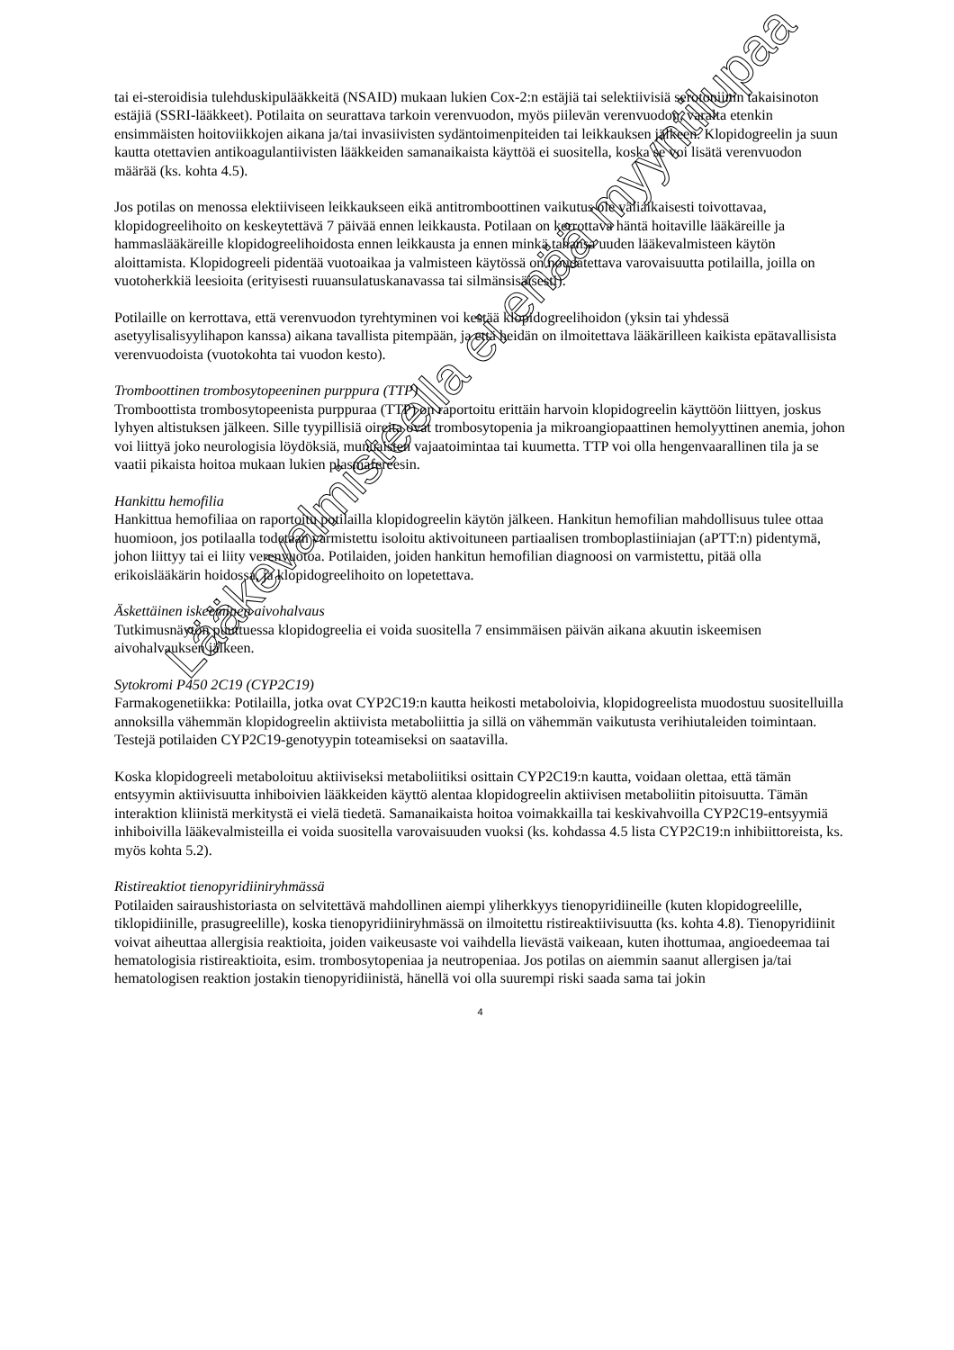tai ei-steroidisia tulehduskipulääkkeitä (NSAID) mukaan lukien Cox-2:n estäjiä tai selektiivisiä serotoniinin takaisinoton estäjiä (SSRI-lääkkeet). Potilaita on seurattava tarkoin verenvuodon, myös piilevän verenvuodon, varalta etenkin ensimmäisten hoitoviikkojen aikana ja/tai invasiivisten sydäntoimenpiteiden tai leikkauksen jälkeen. Klopidogreelin ja suun kautta otettavien antikoagulantiivisten lääkkeiden samanaikaista käyttöä ei suositella, koska se voi lisätä verenvuodon määrää (ks. kohta 4.5).
Jos potilas on menossa elektiiviseen leikkaukseen eikä antitromboottinen vaikutus ole väliaikaisesti toivottavaa, klopidogreelihoito on keskeytettävä 7 päivää ennen leikkausta. Potilaan on kerrottava häntä hoitaville lääkäreille ja hammaslääkäreille klopidogreelihoidosta ennen leikkausta ja ennen minkä tahansa uuden lääkevalmisteen käytön aloittamista. Klopidogreeli pidentää vuotoaikaa ja valmisteen käytössä on noudatettava varovaisuutta potilailla, joilla on vuotoherkkiä leesioita (erityisesti ruuansulatuskanavassa tai silmänsisäisesti).
Potilaille on kerrottava, että verenvuodon tyrehtyminen voi kestää klopidogreelihoidon (yksin tai yhdessä asetyylisalisyylihapon kanssa) aikana tavallista pitempään, ja että heidän on ilmoitettava lääkärilleen kaikista epätavallisista verenvuodoista (vuotokohta tai vuodon kesto).
Tromboottinen trombosytopeeninen purppura (TTP)
Tromboottista trombosytopeenista purppuraa (TTP) on raportoitu erittäin harvoin klopidogreelin käyttöön liittyen, joskus lyhyen altistuksen jälkeen. Sille tyypillisiä oireita ovat trombosytopenia ja mikroangiopaattinen hemolyyttinen anemia, johon voi liittyä joko neurologisia löydöksiä, munuaisten vajaatoimintaa tai kuumetta. TTP voi olla hengenvaarallinen tila ja se vaatii pikaista hoitoa mukaan lukien plasmafereesin.
Hankittu hemofilia
Hankittua hemofiliaa on raportoitu potilailla klopidogreelin käytön jälkeen. Hankitun hemofilian mahdollisuus tulee ottaa huomioon, jos potilaalla todetaan varmistettu isoloitu aktivoituneen partiaalisen tromboplastiiniajan (aPTT:n) pidentymä, johon liittyy tai ei liity verenvuotoa. Potilaiden, joiden hankitun hemofilian diagnoosi on varmistettu, pitää olla erikoislääkärin hoidossa, ja klopidogreelihoito on lopetettava.
Äskettäinen iskeeminen aivohalvaus
Tutkimusnäytön puuttuessa klopidogreelia ei voida suositella 7 ensimmäisen päivän aikana akuutin iskeemisen aivohalvauksen jälkeen.
Sytokromi P450 2C19 (CYP2C19)
Farmakogenetiikka: Potilailla, jotka ovat CYP2C19:n kautta heikosti metaboloivia, klopidogreelista muodostuu suositelluilla annoksilla vähemmän klopidogreelin aktiivista metaboliittia ja sillä on vähemmän vaikutusta verihiutaleiden toimintaan. Testejä potilaiden CYP2C19-genotyypin toteamiseksi on saatavilla.
Koska klopidogreeli metaboloituu aktiiviseksi metaboliitiksi osittain CYP2C19:n kautta, voidaan olettaa, että tämän entsyymin aktiivisuutta inhiboivien lääkkeiden käyttö alentaa klopidogreelin aktiivisen metaboliitin pitoisuutta. Tämän interaktion kliinistä merkitystä ei vielä tiedetä. Samanaikaista hoitoa voimakkailla tai keskivahvoilla CYP2C19-entsyymiä inhiboivilla lääkevalmisteilla ei voida suositella varovaisuuden vuoksi (ks. kohdassa 4.5 lista CYP2C19:n inhibiittoreista, ks. myös kohta 5.2).
Ristireaktiot tienopyridiiniryhmässä
Potilaiden sairaushistoriasta on selvitettävä mahdollinen aiempi yliherkkyys tienopyridiineille (kuten klopidogreelille, tiklopidiinille, prasugreelille), koska tienopyridiiniryhmässä on ilmoitettu ristireaktiivisuutta (ks. kohta 4.8). Tienopyridiinit voivat aiheuttaa allergisia reaktioita, joiden vaikeusaste voi vaihdella lievästä vaikeaan, kuten ihottumaa, angioedeemaa tai hematologisia ristireaktioita, esim. trombosytopeniaa ja neutropeniaa. Jos potilas on aiemmin saanut allergisen ja/tai hematologisen reaktion jostakin tienopyridiinistä, hänellä voi olla suurempi riski saada sama tai jokin
4
Lääkevalmisteella ei enää myyntilupaa